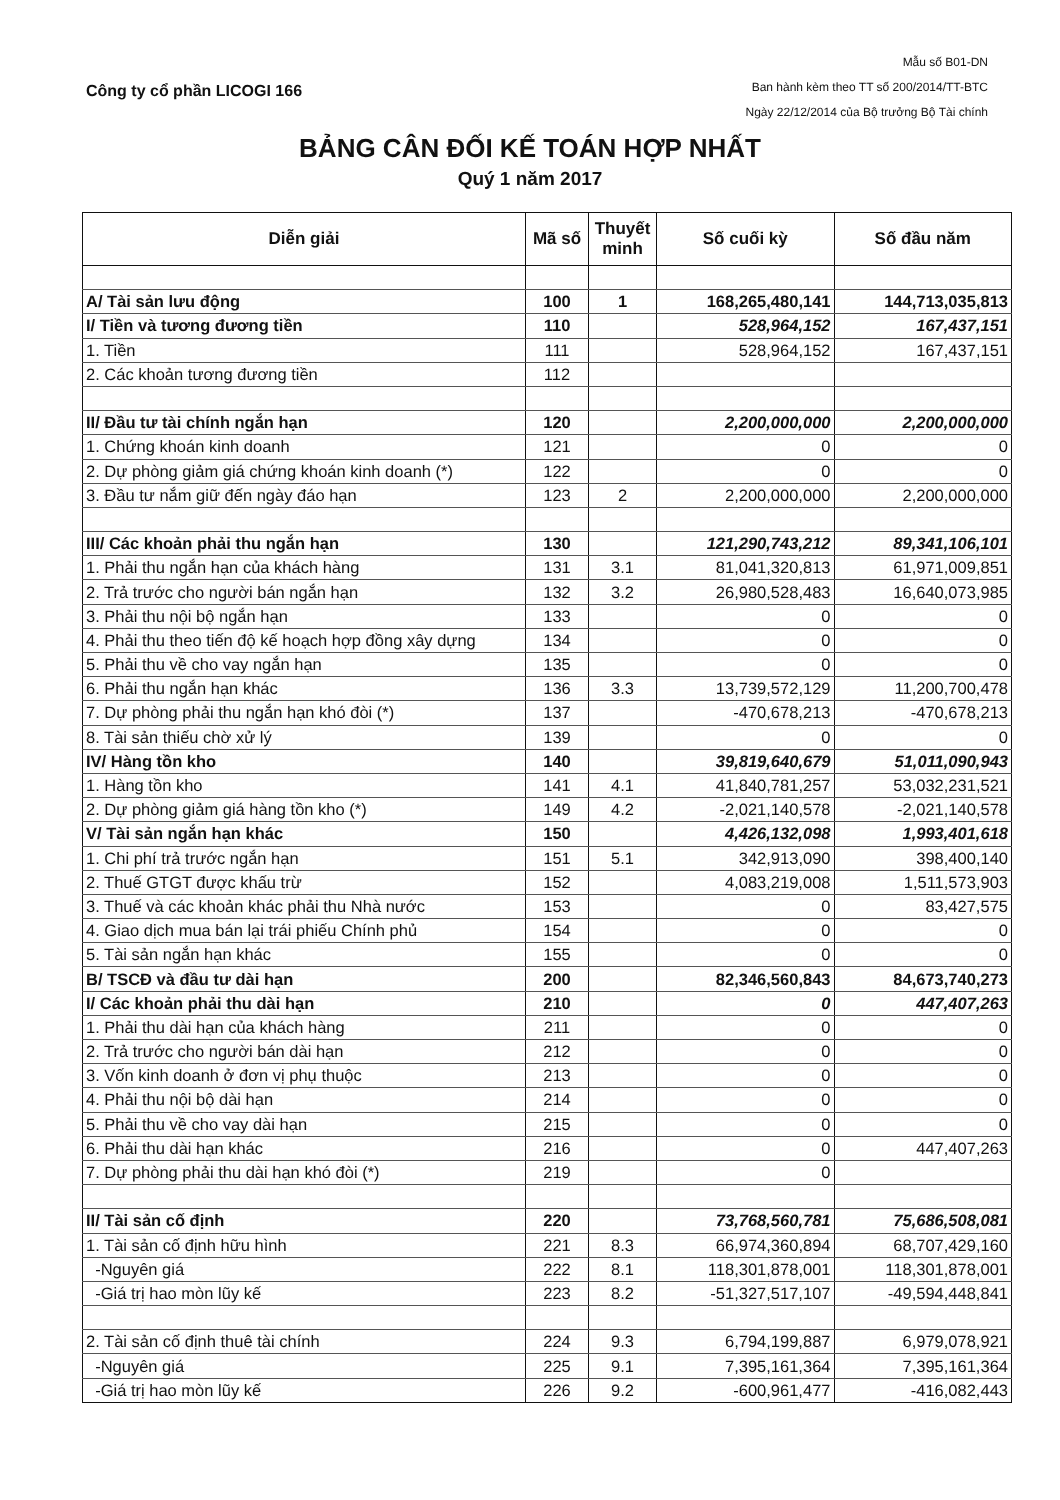Công ty cổ phần LICOGI 166
Mẫu số B01-DN
Ban hành kèm theo TT số 200/2014/TT-BTC
Ngày 22/12/2014 của Bộ trưởng Bộ Tài chính
BẢNG CÂN ĐỐI KẾ TOÁN HỢP NHẤT
Quý 1 năm 2017
| Diễn giải | Mã số | Thuyết minh | Số cuối kỳ | Số đầu năm |
| --- | --- | --- | --- | --- |
| A/ Tài sản lưu động | 100 | 1 | 168,265,480,141 | 144,713,035,813 |
| I/ Tiền và tương đương tiền | 110 | | 528,964,152 | 167,437,151 |
| 1. Tiền | 111 | | 528,964,152 | 167,437,151 |
| 2. Các khoản tương đương tiền | 112 | | | |
| II/ Đầu tư tài chính ngắn hạn | 120 | | 2,200,000,000 | 2,200,000,000 |
| 1. Chứng khoán kinh doanh | 121 | | 0 | 0 |
| 2. Dự phòng giảm giá chứng khoán kinh doanh (*) | 122 | | 0 | 0 |
| 3. Đầu tư nắm giữ đến ngày đáo hạn | 123 | 2 | 2,200,000,000 | 2,200,000,000 |
| III/ Các khoản phải thu ngắn hạn | 130 | | 121,290,743,212 | 89,341,106,101 |
| 1. Phải thu ngắn hạn của khách hàng | 131 | 3.1 | 81,041,320,813 | 61,971,009,851 |
| 2. Trả trước cho người bán ngắn hạn | 132 | 3.2 | 26,980,528,483 | 16,640,073,985 |
| 3. Phải thu nội bộ ngắn hạn | 133 | | 0 | 0 |
| 4. Phải thu theo tiến độ kế hoạch hợp đồng xây dựng | 134 | | 0 | 0 |
| 5. Phải thu về cho vay ngắn hạn | 135 | | 0 | 0 |
| 6. Phải thu ngắn hạn khác | 136 | 3.3 | 13,739,572,129 | 11,200,700,478 |
| 7. Dự phòng phải thu ngắn hạn khó đòi (*) | 137 | | -470,678,213 | -470,678,213 |
| 8. Tài sản thiếu chờ xử lý | 139 | | 0 | 0 |
| IV/ Hàng tồn kho | 140 | | 39,819,640,679 | 51,011,090,943 |
| 1. Hàng tồn kho | 141 | 4.1 | 41,840,781,257 | 53,032,231,521 |
| 2. Dự phòng giảm giá hàng tồn kho (*) | 149 | 4.2 | -2,021,140,578 | -2,021,140,578 |
| V/ Tài sản ngắn hạn khác | 150 | | 4,426,132,098 | 1,993,401,618 |
| 1. Chi phí trả trước ngắn hạn | 151 | 5.1 | 342,913,090 | 398,400,140 |
| 2. Thuế GTGT được khấu trừ | 152 | | 4,083,219,008 | 1,511,573,903 |
| 3. Thuế và các khoản khác phải thu Nhà nước | 153 | | 0 | 83,427,575 |
| 4. Giao dịch mua bán lại trái phiếu Chính phủ | 154 | | 0 | 0 |
| 5. Tài sản ngắn hạn khác | 155 | | 0 | 0 |
| B/ TSCĐ và đầu tư dài hạn | 200 | | 82,346,560,843 | 84,673,740,273 |
| I/ Các khoản phải thu dài hạn | 210 | | 0 | 447,407,263 |
| 1. Phải thu dài hạn của khách hàng | 211 | | 0 | 0 |
| 2. Trả trước cho người bán dài hạn | 212 | | 0 | 0 |
| 3. Vốn kinh doanh ở đơn vị phụ thuộc | 213 | | 0 | 0 |
| 4. Phải thu nội bộ dài hạn | 214 | | 0 | 0 |
| 5. Phải thu về cho vay dài hạn | 215 | | 0 | 0 |
| 6. Phải thu dài hạn khác | 216 | | 0 | 447,407,263 |
| 7. Dự phòng phải thu dài hạn khó đòi (*) | 219 | | 0 | |
| II/ Tài sản cố định | 220 | | 73,768,560,781 | 75,686,508,081 |
| 1. Tài sản cố định hữu hình | 221 | 8.3 | 66,974,360,894 | 68,707,429,160 |
| -Nguyên giá | 222 | 8.1 | 118,301,878,001 | 118,301,878,001 |
| -Giá trị hao mòn lũy kế | 223 | 8.2 | -51,327,517,107 | -49,594,448,841 |
| 2. Tài sản cố định thuê tài chính | 224 | 9.3 | 6,794,199,887 | 6,979,078,921 |
| -Nguyên giá | 225 | 9.1 | 7,395,161,364 | 7,395,161,364 |
| -Giá trị hao mòn lũy kế | 226 | 9.2 | -600,961,477 | -416,082,443 |